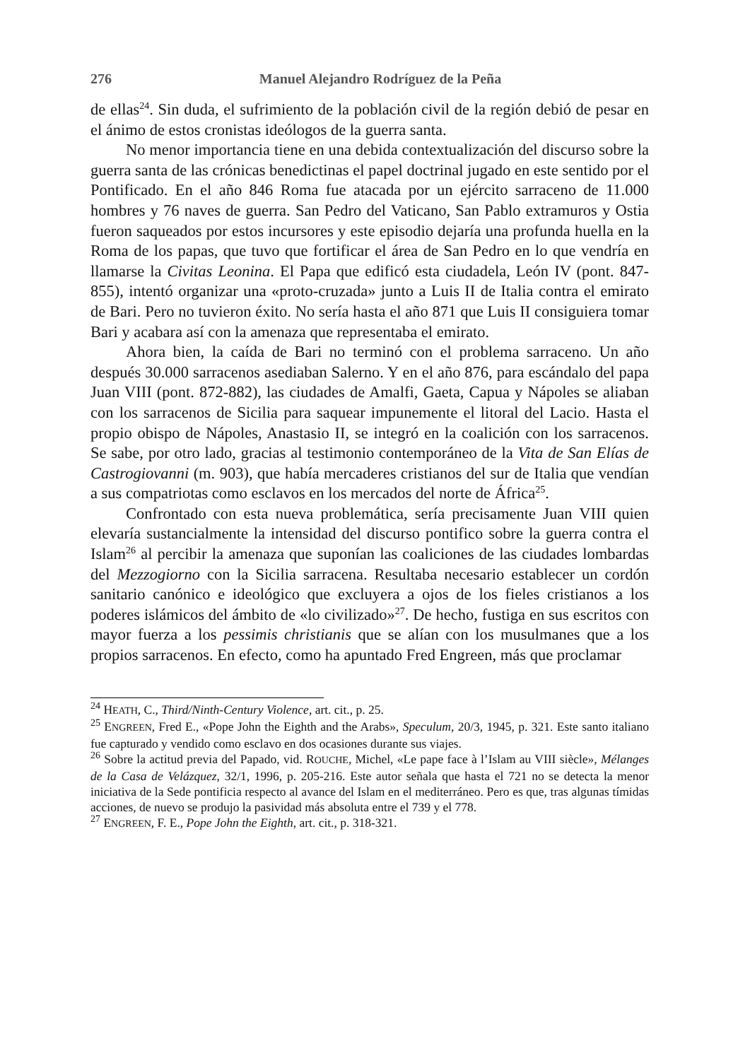276 Manuel Alejandro Rodríguez de la Peña
de ellas<sup>24</sup>. Sin duda, el sufrimiento de la población civil de la región debió de pesar en el ánimo de estos cronistas ideólogos de la guerra santa.
No menor importancia tiene en una debida contextualización del discurso sobre la guerra santa de las crónicas benedictinas el papel doctrinal jugado en este sentido por el Pontificado. En el año 846 Roma fue atacada por un ejército sarraceno de 11.000 hombres y 76 naves de guerra. San Pedro del Vaticano, San Pablo extramuros y Ostia fueron saqueados por estos incursores y este episodio dejaría una profunda huella en la Roma de los papas, que tuvo que fortificar el área de San Pedro en lo que vendría en llamarse la Civitas Leonina. El Papa que edificó esta ciudadela, León IV (pont. 847-855), intentó organizar una «proto-cruzada» junto a Luis II de Italia contra el emirato de Bari. Pero no tuvieron éxito. No sería hasta el año 871 que Luis II consiguiera tomar Bari y acabara así con la amenaza que representaba el emirato.
Ahora bien, la caída de Bari no terminó con el problema sarraceno. Un año después 30.000 sarracenos asediaban Salerno. Y en el año 876, para escándalo del papa Juan VIII (pont. 872-882), las ciudades de Amalfi, Gaeta, Capua y Nápoles se aliaban con los sarracenos de Sicilia para saquear impunemente el litoral del Lacio. Hasta el propio obispo de Nápoles, Anastasio II, se integró en la coalición con los sarracenos. Se sabe, por otro lado, gracias al testimonio contemporáneo de la Vita de San Elías de Castrogiovanni (m. 903), que había mercaderes cristianos del sur de Italia que vendían a sus compatriotas como esclavos en los mercados del norte de África<sup>25</sup>.
Confrontado con esta nueva problemática, sería precisamente Juan VIII quien elevaría sustancialmente la intensidad del discurso pontifico sobre la guerra contra el Islam<sup>26</sup> al percibir la amenaza que suponían las coaliciones de las ciudades lombardas del Mezzogiorno con la Sicilia sarracena. Resultaba necesario establecer un cordón sanitario canónico e ideológico que excluyera a ojos de los fieles cristianos a los poderes islámicos del ámbito de «lo civilizado»<sup>27</sup>. De hecho, fustiga en sus escritos con mayor fuerza a los pessimis christianis que se alían con los musulmanes que a los propios sarracenos. En efecto, como ha apuntado Fred Engreen, más que proclamar
<sup>24</sup> HEATH, C., Third/Ninth-Century Violence, art. cit., p. 25.
<sup>25</sup> ENGREEN, Fred E., «Pope John the Eighth and the Arabs», Speculum, 20/3, 1945, p. 321. Este santo italiano fue capturado y vendido como esclavo en dos ocasiones durante sus viajes.
<sup>26</sup> Sobre la actitud previa del Papado, vid. ROUCHE, Michel, «Le pape face à l’Islam au VIII siècle», Mélanges de la Casa de Velázquez, 32/1, 1996, p. 205-216. Este autor señala que hasta el 721 no se detecta la menor iniciativa de la Sede pontificia respecto al avance del Islam en el mediterráneo. Pero es que, tras algunas tímidas acciones, de nuevo se produjo la pasividad más absoluta entre el 739 y el 778.
<sup>27</sup> ENGREEN, F. E., Pope John the Eighth, art. cit., p. 318-321.